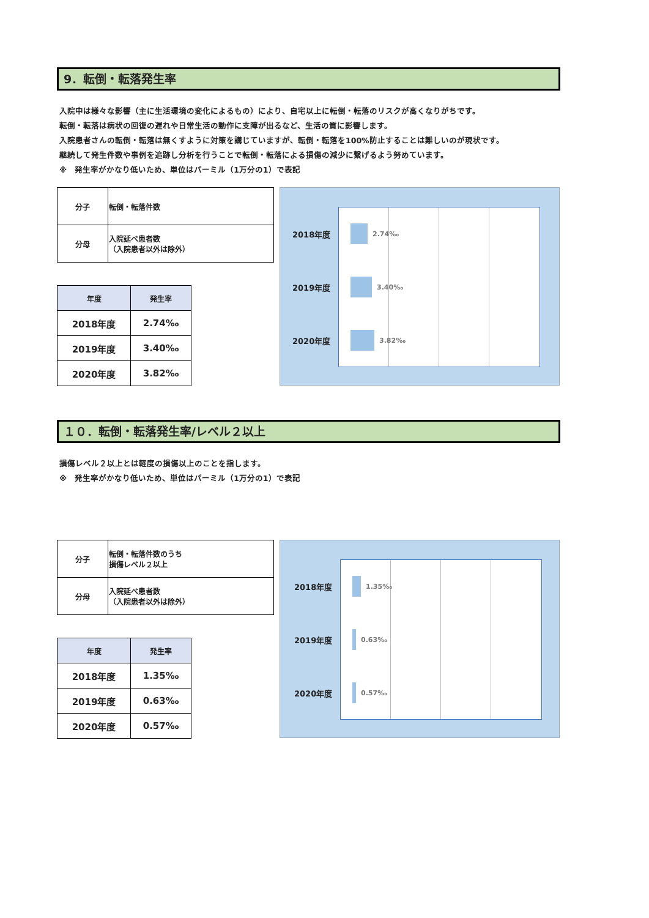9．転倒・転落発生率
入院中は様々な影響（主に生活環境の変化によるもの）により、自宅以上に転倒・転落のリスクが高くなりがちです。
転倒・転落は病状の回復の遅れや日常生活の動作に支障が出るなど、生活の質に影響します。
入院患者さんの転倒・転落は無くすように対策を講じていますが、転倒・転落を100%防止することは難しいのが現状です。
継続して発生件数や事例を追跡し分析を行うことで転倒・転落による損傷の減少に繋げるよう努めています。
※　発生率がかなり低いため、単位はパーミル（1万分の1）で表記
| 分子 | 転倒・転落件数 |
| 分母 | 入院延べ患者数 （入院患者以外は除外） |
| 年度 | 発生率 |
| --- | --- |
| 2018年度 | 2.74‰ |
| 2019年度 | 3.40‰ |
| 2020年度 | 3.82‰ |
2018年度
2.74‰
2019年度
3.40‰
2020年度
3.82‰
１０．転倒・転落発生率/レベル２以上
損傷レベル２以上とは軽度の損傷以上のことを指します。
※　発生率がかなり低いため、単位はパーミル（1万分の1）で表記
| 分子 | 転倒・転落件数のうち 損傷レベル２以上 |
| 分母 | 入院延べ患者数 （入院患者以外は除外） |
| 年度 | 発生率 |
| --- | --- |
| 2018年度 | 1.35‰ |
| 2019年度 | 0.63‰ |
| 2020年度 | 0.57‰ |
2018年度
1.35‰
2019年度
0.63‰
2020年度
0.57‰